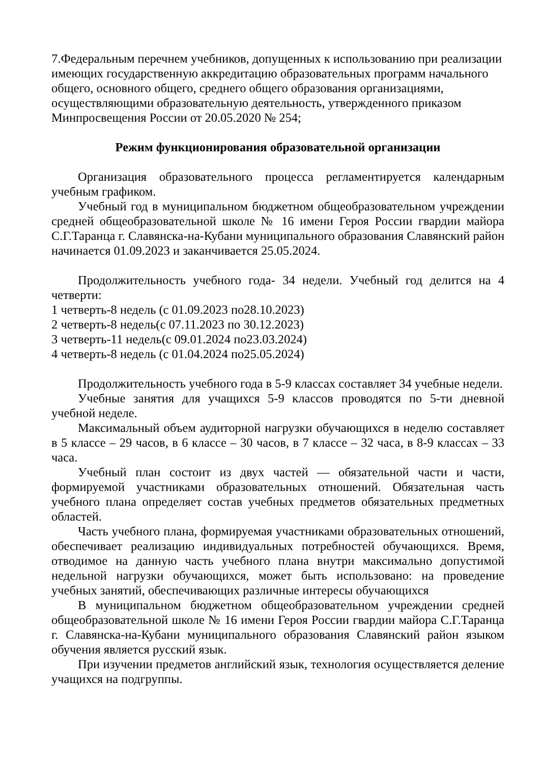7.Федеральным перечнем учебников, допущенных к использованию при реализации имеющих государственную аккредитацию образовательных программ начального общего, основного общего, среднего общего образования организациями, осуществляющими образовательную деятельность, утвержденного приказом Минпросвещения России от 20.05.2020 № 254;
Режим функционирования образовательной организации
Организация образовательного процесса регламентируется календарным учебным графиком.
Учебный год в муниципальном бюджетном общеобразовательном учреждении средней общеобразовательной школе № 16 имени Героя России гвардии майора С.Г.Таранца г. Славянска-на-Кубани муниципального образования Славянский район начинается 01.09.2023 и заканчивается 25.05.2024.
Продолжительность учебного года- 34 недели. Учебный год делится на 4 четверти:
1 четверть-8 недель (с 01.09.2023 по28.10.2023)
2 четверть-8 недель(с 07.11.2023 по 30.12.2023)
3 четверть-11 недель(с 09.01.2024 по23.03.2024)
4 четверть-8 недель (с 01.04.2024 по25.05.2024)
Продолжительность учебного года в 5-9 классах составляет 34 учебные недели.
Учебные занятия для учащихся 5-9 классов проводятся по 5-ти дневной учебной неделе.
Максимальный объем аудиторной нагрузки обучающихся в неделю составляет в 5 классе – 29 часов, в 6 классе – 30 часов, в 7 классе – 32 часа, в 8-9 классах – 33 часа.
Учебный план состоит из двух частей — обязательной части и части, формируемой участниками образовательных отношений. Обязательная часть учебного плана определяет состав учебных предметов обязательных предметных областей.
Часть учебного плана, формируемая участниками образовательных отношений, обеспечивает реализацию индивидуальных потребностей обучающихся. Время, отводимое на данную часть учебного плана внутри максимально допустимой недельной нагрузки обучающихся, может быть использовано: на проведение учебных занятий, обеспечивающих различные интересы обучающихся
В муниципальном бюджетном общеобразовательном учреждении средней общеобразовательной школе № 16 имени Героя России гвардии майора С.Г.Таранца г. Славянска-на-Кубани муниципального образования Славянский район языком обучения является русский язык.
При изучении предметов английский язык, технология осуществляется деление учащихся на подгруппы.